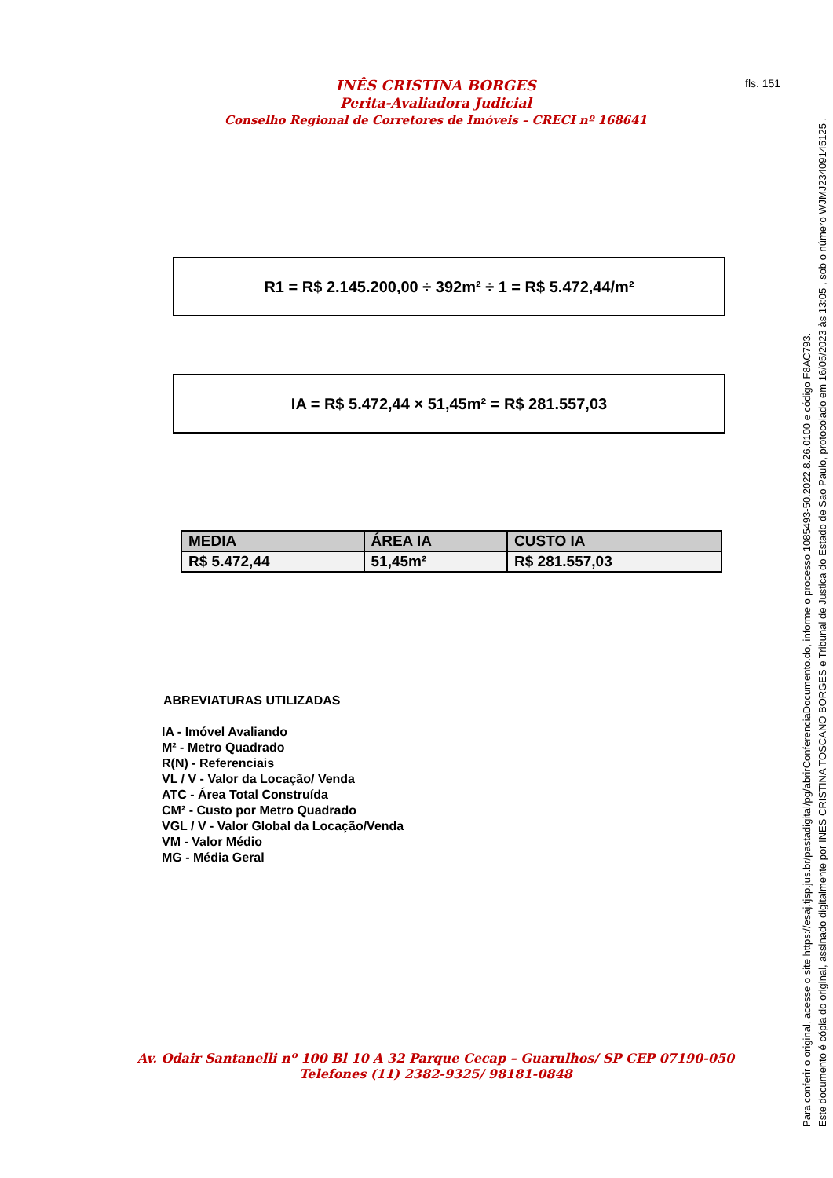INÊS CRISTINA BORGES
Perita-Avaliadora Judicial
Conselho Regional de Corretores de Imóveis – CRECI nº 168641
fls. 151
R1 = R$ 2.145.200,00 ÷ 392m² ÷ 1 = R$ 5.472,44/m²
IA = R$ 5.472,44 × 51,45m² = R$ 281.557,03
| MEDIA | ÁREA IA | CUSTO IA |
| --- | --- | --- |
| R$ 5.472,44 | 51,45m² | R$ 281.557,03 |
ABREVIATURAS UTILIZADAS
IA - Imóvel Avaliando
M² - Metro Quadrado
R(N) - Referenciais
VL / V - Valor da Locação/ Venda
ATC - Área Total Construída
CM² - Custo por Metro Quadrado
VGL / V - Valor Global da Locação/Venda
VM - Valor Médio
MG - Média Geral
Av. Odair Santanelli nº 100 Bl 10 A 32 Parque Cecap – Guarulhos/ SP CEP 07190-050
Telefones (11) 2382-9325/ 98181-0848
Para conferir o original, acesse o site https://esaj.tjsp.jus.br/pastadigital/pg/abrirConferenciaDocumento.do, informe o processo 1085493-50.2022.8.26.0100 e código F8AC793.
Este documento é cópia do original, assinado digitalmente por INES CRISTINA TOSCANO BORGES e Tribunal de Justica do Estado de Sao Paulo, protocolado em 16/05/2023 às 13:05 , sob o número WJMJ23409145125 .